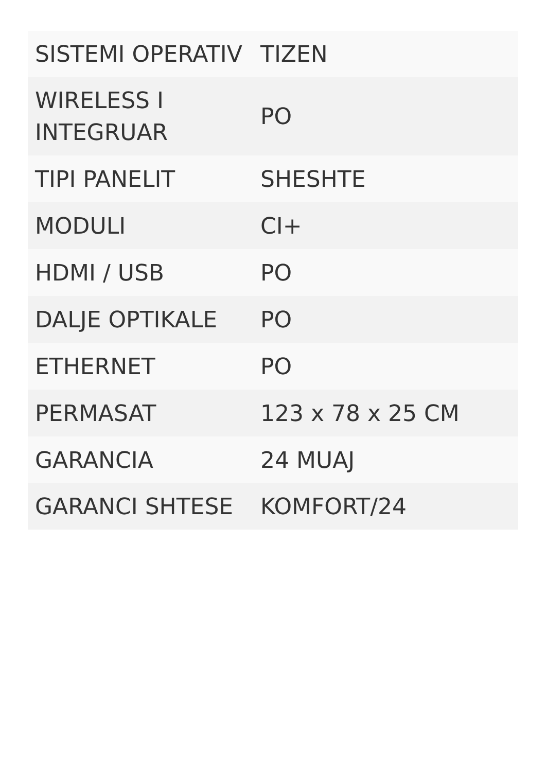| SISTEMI OPERATIV | TIZEN |
| WIRELESS I INTEGRUAR | PO |
| TIPI PANELIT | SHESHTE |
| MODULI | CI+ |
| HDMI / USB | PO |
| DALJE OPTIKALE | PO |
| ETHERNET | PO |
| PERMASAT | 123 x 78 x 25 CM |
| GARANCIA | 24 MUAJ |
| GARANCI SHTESE | KOMFORT/24 |